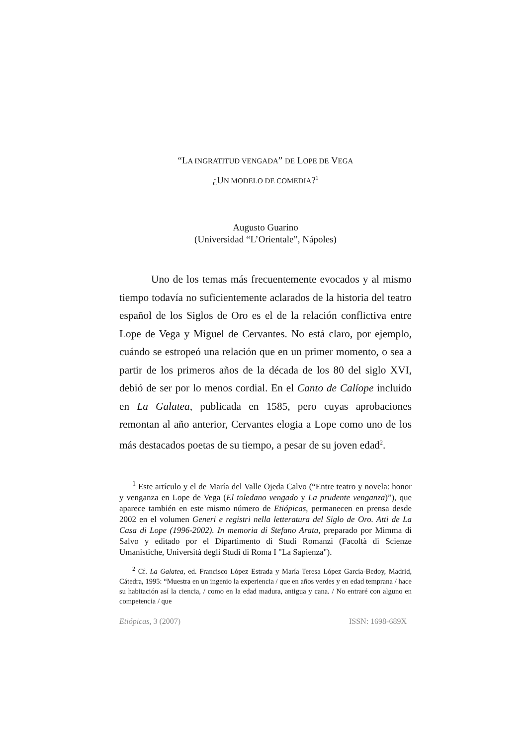“LA INGRATITUD VENGADA” DE LOPE DE VEGA
¿UN MODELO DE COMEDIA?<sup>1</sup>
Augusto Guarino
(Universidad “L’Orientale”, Nápoles)
Uno de los temas más frecuentemente evocados y al mismo tiempo todavía no suficientemente aclarados de la historia del teatro español de los Siglos de Oro es el de la relación conflictiva entre Lope de Vega y Miguel de Cervantes. No está claro, por ejemplo, cuándo se estropeó una relación que en un primer momento, o sea a partir de los primeros años de la década de los 80 del siglo XVI, debió de ser por lo menos cordial. En el Canto de Calíope incluido en La Galatea, publicada en 1585, pero cuyas aprobaciones remontan al año anterior, Cervantes elogia a Lope como uno de los más destacados poetas de su tiempo, a pesar de su joven edad<sup>2</sup>.
<sup>1</sup> Este artículo y el de María del Valle Ojeda Calvo (“Entre teatro y novela: honor y venganza en Lope de Vega (El toledano vengado y La prudente venganza)”), que aparece también en este mismo número de Etiópicas, permanecen en prensa desde 2002 en el volumen Generi e registri nella letteratura del Siglo de Oro. Atti de La Casa di Lope (1996-2002). In memoria di Stefano Arata, preparado por Mimma di Salvo y editado por el Dipartimento di Studi Romanzi (Facoltà di Scienze Umanistiche, Università degli Studi di Roma I "La Sapienza").
<sup>2</sup> Cf. La Galatea, ed. Francisco López Estrada y María Teresa López García-Bedoy, Madrid, Cátedra, 1995: “Muestra en un ingenio la experiencia / que en años verdes y en edad temprana / hace su habitación así la ciencia, / como en la edad madura, antigua y cana. / No entraré con alguno en competencia / que
Etiópicas, 3 (2007) ISSN: 1698-689X